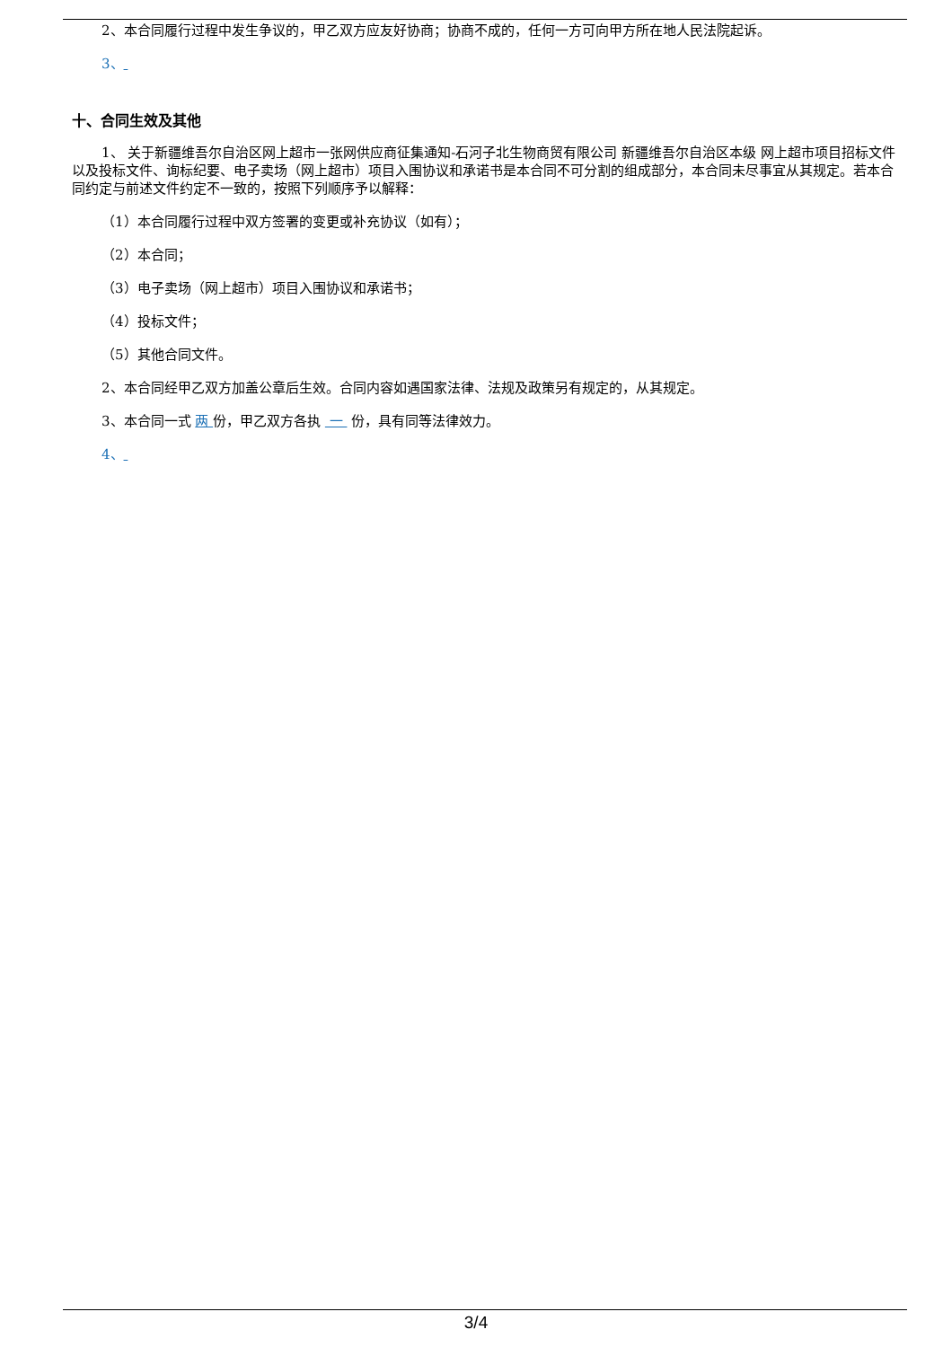2、本合同履行过程中发生争议的，甲乙双方应友好协商；协商不成的，任何一方可向甲方所在地人民法院起诉。
3、
十、合同生效及其他
1、 关于新疆维吾尔自治区网上超市一张网供应商征集通知-石河子北生物商贸有限公司 新疆维吾尔自治区本级 网上超市项目招标文件以及投标文件、询标纪要、电子卖场（网上超市）项目入围协议和承诺书是本合同不可分割的组成部分，本合同未尽事宜从其规定。若本合同约定与前述文件约定不一致的，按照下列顺序予以解释：
（1）本合同履行过程中双方签署的变更或补充协议（如有）；
（2）本合同；
（3）电子卖场（网上超市）项目入围协议和承诺书；
（4）投标文件；
（5）其他合同文件。
2、本合同经甲乙双方加盖公章后生效。合同内容如遇国家法律、法规及政策另有规定的，从其规定。
3、本合同一式 两 份，甲乙双方各执 一 份，具有同等法律效力。
4、
3/4